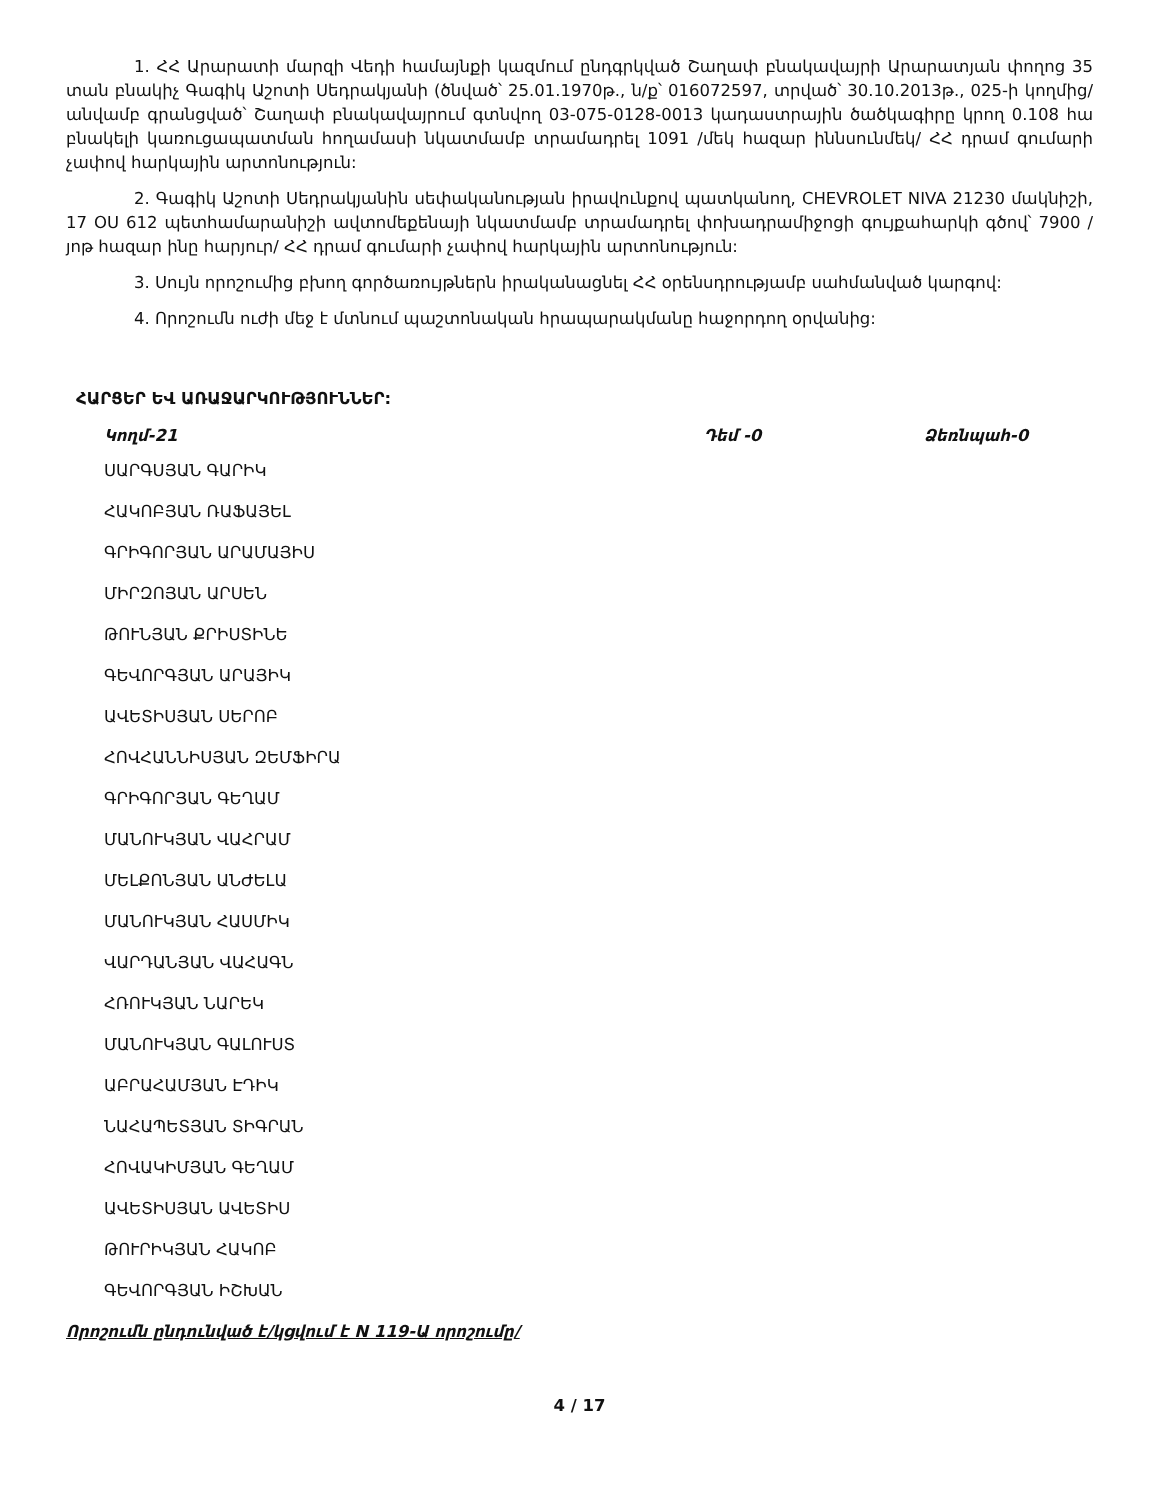1. ՀՀ Արարատի մարզի Վեդի համայնքի կազմում ընդգրկված Շաղափ բնակավայրի Արարատյան փողոց 35 տան բնակիչ Գագիկ Աշոտի Սեդրակյանի (ծնված՝ 25.01.1970թ., ն/ք՝ 016072597, տրված՝ 30.10.2013թ., 025-ի կողմից/ անվամբ գրանցված՝ Շաղափ բնակավայրում գտնվող 03-075-0128-0013 կադաստրային ծածկագիրը կրող 0.108 հա բնակելի կառուցապատման հողամասի նկատմամբ տրամադրել 1091 /մեկ հազար իննսունմեկ/ ՀՀ դրամ գումարի չափով հարկային արտոնություն:
2. Գագիկ Աշոտի Սեդրակյանին սեփականության իրավունքով պատկանող, CHEVROLET NIVA 21230 մակնիշի, 17 OU 612 պետհամարանիշի ավտոմեքենայի նկատմամբ տրամադրել փոխադրամիջոցի գույքահարկի գծով՝ 7900 /յոթ հազար ինը հարյուր/ ՀՀ դրամ գումարի չափով հարկային արտոնություն:
3. Սույն որոշումից բխող գործառույթներն իրականացնել ՀՀ օրենսդրությամբ սահմանված կարգով:
4. Որոշումն ուժի մեջ է մտնում պաշտոնական հրապարակմանը հաջորդող օրվանից:
ՀԱՐՑԵՐ ԵՎ ԱՌԱՋԱՐԿՈՒԹՅՈՒՆՆԵՐ:
Կողմ-21 Դեմ -0 Ձեռնպահ-0
ՍԱՐԳՍՅԱՆ ԳԱՐԻԿ
ՀԱԿՈԲՅԱՆ ՌԱՖԱՅԵԼ
ԳՐԻԳՈՐՅԱՆ ԱՐԱՄԱՅԻՍ
ՄԻՐԶՈՅԱՆ ԱՐՍԵՆ
ԹՈՒՆՅԱՆ ՔՐԻՍՏԻՆԵ
ԳԵՎՈՐԳՅԱՆ ԱՐԱՅԻԿ
ԱՎԵՏԻՍՅԱՆ ՍԵՐՈԲ
ՀՈՎՀԱՆՆԻՍՅԱՆ ԶԵՄՖԻՐԱ
ԳՐԻԳՈՐՅԱՆ ԳԵՂԱՄ
ՄԱՆՈՒԿՅԱՆ ՎԱՀՐԱՄ
ՄԵԼՔՈՆՅԱՆ ԱՆԺԵԼԱ
ՄԱՆՈՒԿՅԱՆ ՀԱՍՄԻԿ
ՎԱՐԴԱՆՅԱՆ ՎԱՀԱԳՆ
ՀՌՈՒԿՅԱՆ ՆԱՐԵԿ
ՄԱՆՈՒԿՅԱՆ ԳԱԼՈՒՍՏ
ԱԲՐԱՀԱՄՅԱՆ ԷԴԻԿ
ՆԱՀԱՊԵՏՅԱՆ ՏԻԳՐԱՆ
ՀՈՎԱԿԻՄՅԱՆ ԳԵՂԱՄ
ԱՎԵՏԻՍՅԱՆ ԱՎԵՏԻՍ
ԹՈՒՐԻԿՅԱՆ ՀԱԿՈԲ
ԳԵՎՈՐԳՅԱՆ ԻՇԽԱՆ
Որոշումն ընդունված է/կցվում է N 119-Ա որոշումը/
4 / 17